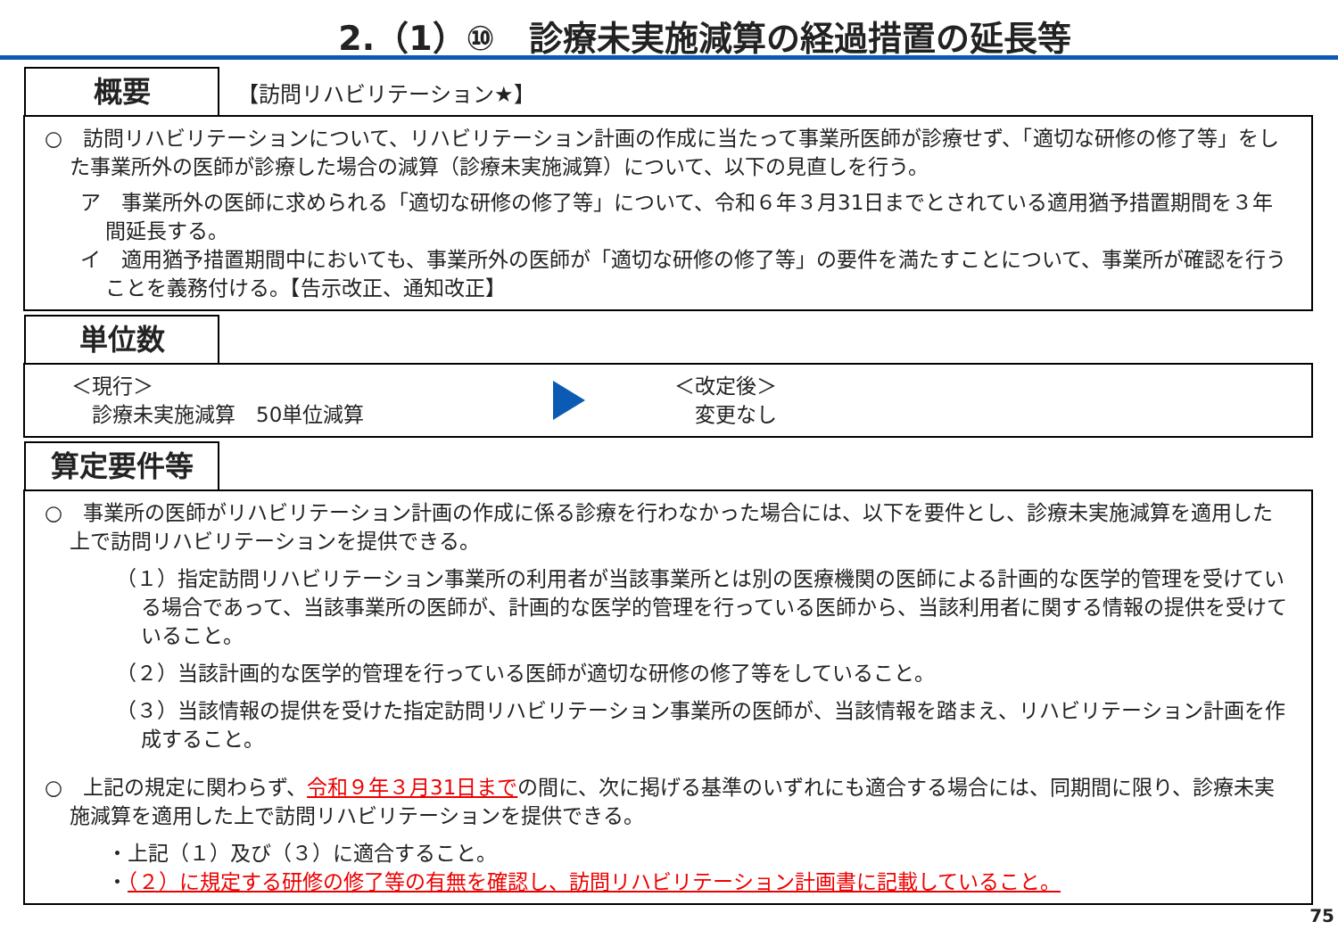2.（1）⑩　診療未実施減算の経過措置の延長等
概要 【訪問リハビリテーション★】
○　訪問リハビリテーションについて、リハビリテーション計画の作成に当たって事業所医師が診療せず、「適切な研修の修了等」をした事業所外の医師が診療した場合の減算（診療未実施減算）について、以下の見直しを行う。
ア　事業所外の医師に求められる「適切な研修の修了等」について、令和６年３月31日までとされている適用猶予措置期間を３年間延長する。
イ　適用猶予措置期間中においても、事業所外の医師が「適切な研修の修了等」の要件を満たすことについて、事業所が確認を行うことを義務付ける。【告示改正、通知改正】
単位数
＜現行＞
　診療未実施減算　50単位減算
＜改定後＞
　変更なし
算定要件等
○　事業所の医師がリハビリテーション計画の作成に係る診療を行わなかった場合には、以下を要件とし、診療未実施減算を適用した上で訪問リハビリテーションを提供できる。
（１）指定訪問リハビリテーション事業所の利用者が当該事業所とは別の医療機関の医師による計画的な医学的管理を受けている場合であって、当該事業所の医師が、計画的な医学的管理を行っている医師から、当該利用者に関する情報の提供を受けていること。
（２）当該計画的な医学的管理を行っている医師が適切な研修の修了等をしていること。
（３）当該情報の提供を受けた指定訪問リハビリテーション事業所の医師が、当該情報を踏まえ、リハビリテーション計画を作成すること。
○　上記の規定に関わらず、令和９年３月31日までの間に、次に掲げる基準のいずれにも適合する場合には、同期間に限り、診療未実施減算を適用した上で訪問リハビリテーションを提供できる。
・上記（１）及び（３）に適合すること。
・（２）に規定する研修の修了等の有無を確認し、訪問リハビリテーション計画書に記載していること。
75